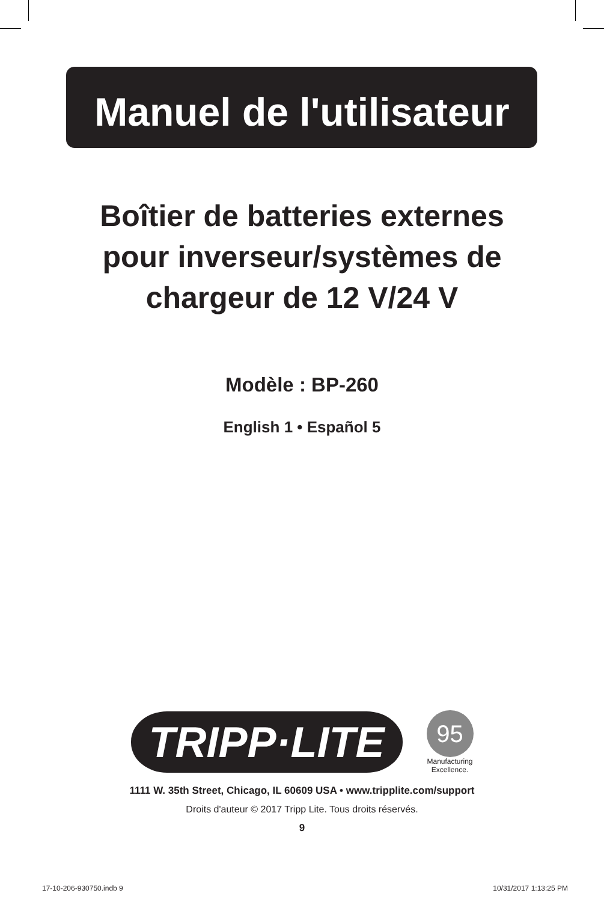Manuel de l'utilisateur
Boîtier de batteries externes
pour inverseur/systèmes de
chargeur de 12 V/24 V
Modèle : BP-260
English 1 • Español 5
TRIPP·LITE
95
Manufacturing
Excellence.
1111 W. 35th Street, Chicago, IL 60609 USA • www.tripplite.com/support
Droits d'auteur © 2017 Tripp Lite. Tous droits réservés.
9
17-10-206-930750.indb 9 10/31/2017 1:13:25 PM